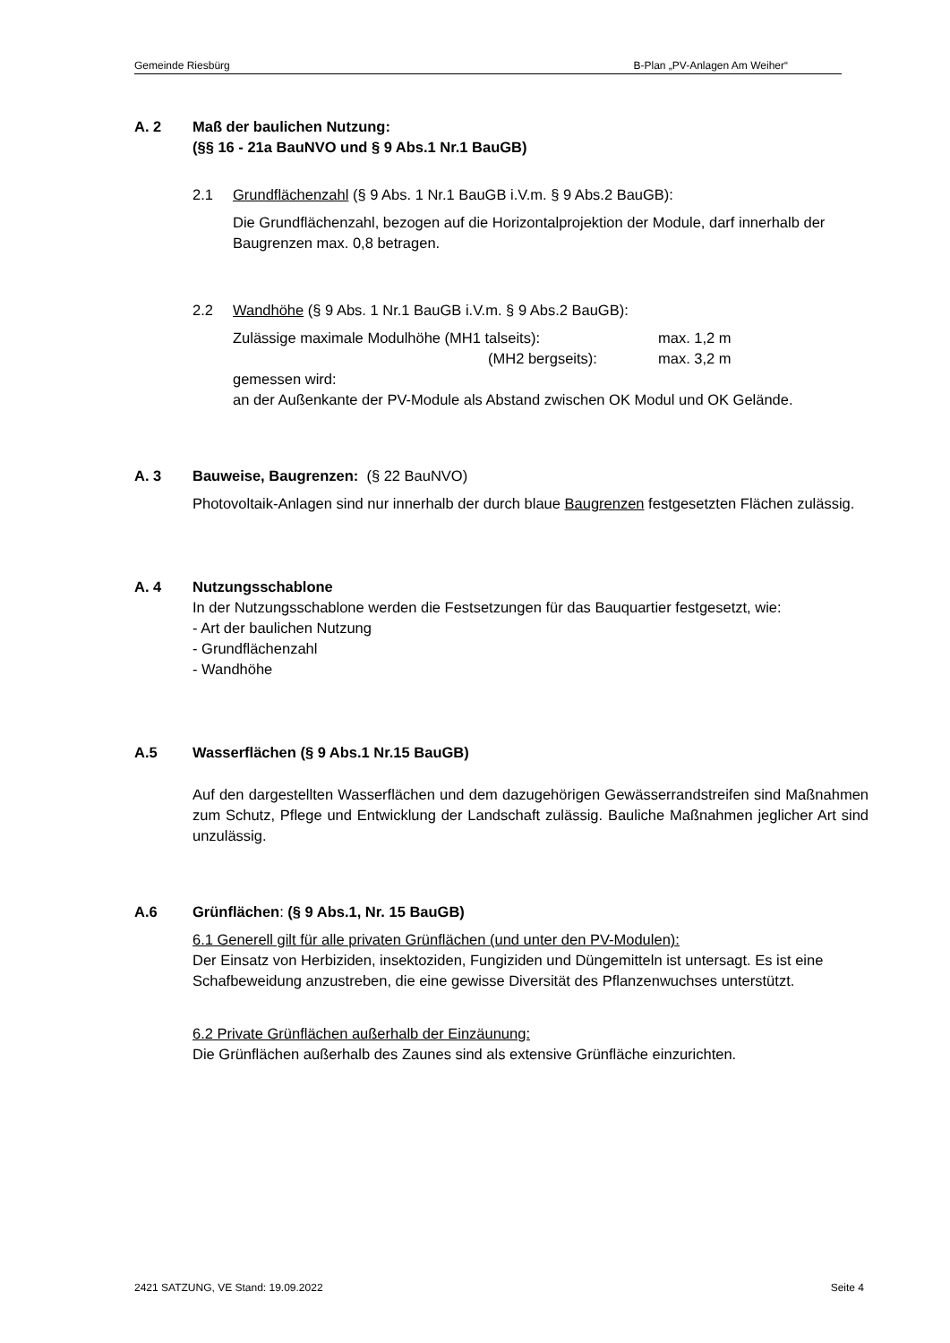Gemeinde Riesbürg B-Plan „PV-Anlagen Am Weiher“
A. 2 Maß der baulichen Nutzung:
(§§ 16 - 21a BauNVO und § 9 Abs.1 Nr.1 BauGB)
2.1 Grundflächenzahl (§ 9 Abs. 1 Nr.1 BauGB i.V.m. § 9 Abs.2 BauGB):
Die Grundflächenzahl, bezogen auf die Horizontalprojektion der Module, darf innerhalb der Baugrenzen max. 0,8 betragen.
2.2 Wandhöhe (§ 9 Abs. 1 Nr.1 BauGB i.V.m. § 9 Abs.2 BauGB):
Zulässige maximale Modulhöhe (MH1 talseits): max. 1,2 m
(MH2 bergseits): max. 3,2 m
gemessen wird:
an der Außenkante der PV-Module als Abstand zwischen OK Modul und OK Gelände.
A. 3 Bauweise, Baugrenzen: (§ 22 BauNVO)
Photovoltaik-Anlagen sind nur innerhalb der durch blaue Baugrenzen festgesetzten Flächen zulässig.
A. 4 Nutzungsschablone
In der Nutzungsschablone werden die Festsetzungen für das Bauquartier festgesetzt, wie:
- Art der baulichen Nutzung
- Grundflächenzahl
- Wandhöhe
A.5 Wasserflächen (§ 9 Abs.1 Nr.15 BauGB)
Auf den dargestellten Wasserflächen und dem dazugehörigen Gewässerrandstreifen sind Maßnahmen zum Schutz, Pflege und Entwicklung der Landschaft zulässig. Bauliche Maßnahmen jeglicher Art sind unzulässig.
A.6 Grünflächen: (§ 9 Abs.1, Nr. 15 BauGB)
6.1 Generell gilt für alle privaten Grünflächen (und unter den PV-Modulen):
Der Einsatz von Herbiziden, insektoziden, Fungiziden und Düngemitteln ist untersagt. Es ist eine Schafbeweidung anzustreben, die eine gewisse Diversität des Pflanzenwuchses unterstützt.
6.2 Private Grünflächen außerhalb der Einzäunung:
Die Grünflächen außerhalb des Zaunes sind als extensive Grünfläche einzurichten.
2421 SATZUNG, VE Stand: 19.09.2022 Seite 4